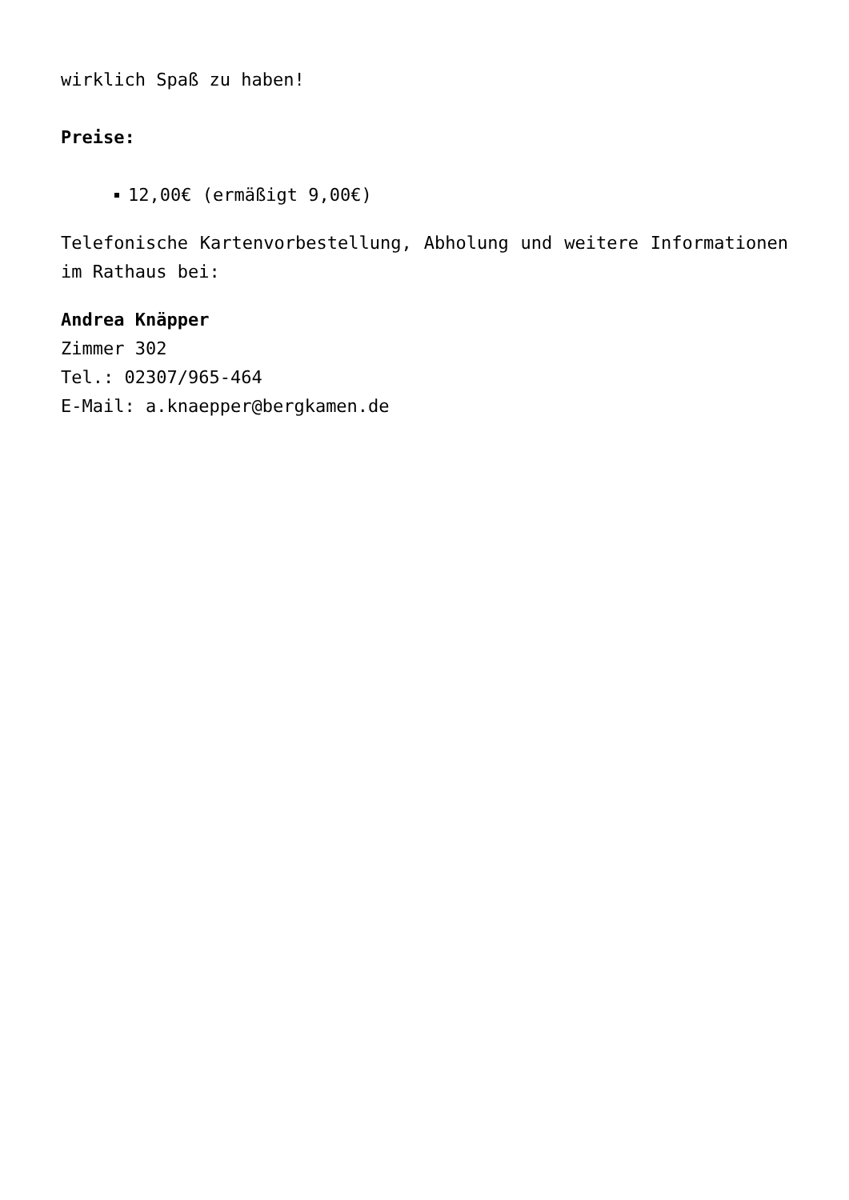wirklich Spaß zu haben!
Preise:
12,00€ (ermäßigt 9,00€)
Telefonische Kartenvorbestellung, Abholung und weitere Informationen im Rathaus bei:
Andrea Knäpper
Zimmer 302
Tel.: 02307/965-464
E-Mail: a.knaepper@bergkamen.de